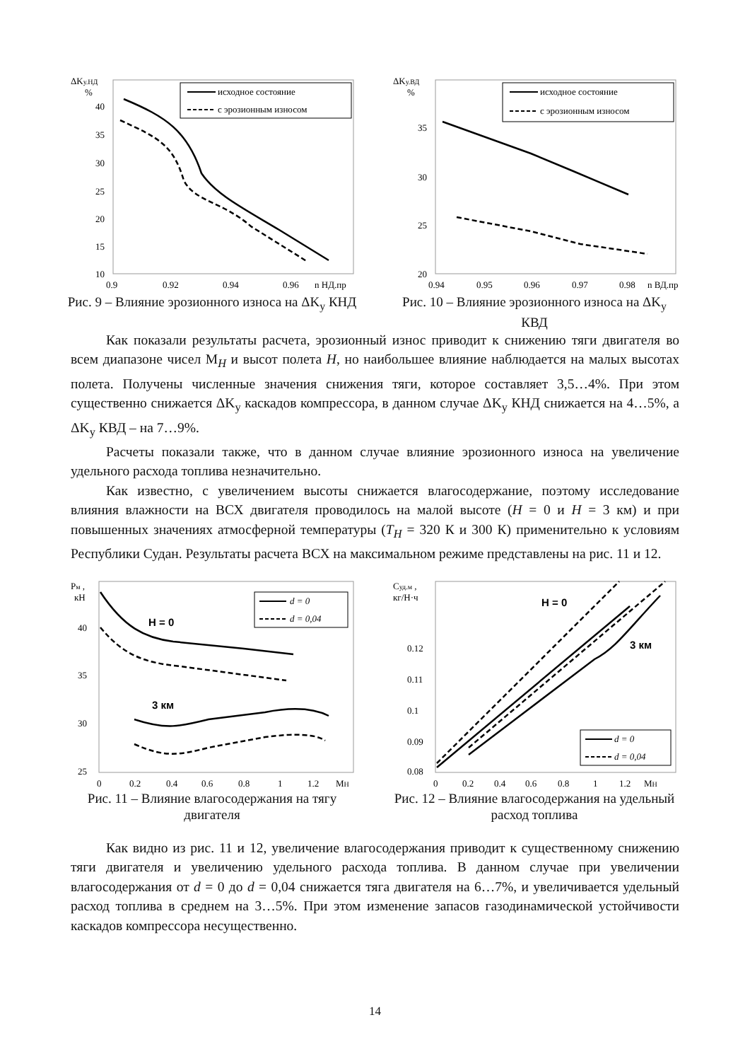ΔKу.НД
%
40
35
30
25
20
15
10
0.9
0.92
0.94
0.96
n НД.пр
исходное состояние
с эрозионным износом
Рис. 9 – Влияние эрозионного износа на ΔK<sub>у</sub> КНД
ΔKу.ВД
%
35
30
25
20
0.94
0.95
0.96
0.97
0.98
n ВД.пр
исходное состояние
с эрозионным износом
Рис. 10 – Влияние эрозионного износа на ΔK<sub>у</sub> КВД
Как показали результаты расчета, эрозионный износ приводит к снижению тяги двигателя во всем диапазоне чисел М<sub>H</sub> и высот полета H, но наибольшее влияние наблюдается на малых высотах полета. Получены численные значения снижения тяги, которое составляет 3,5…4%. При этом существенно снижается ΔK<sub>у</sub> каскадов компрессора, в данном случае ΔK<sub>у</sub> КНД снижается на 4…5%, а ΔK<sub>у</sub> КВД – на 7…9%.
Расчеты показали также, что в данном случае влияние эрозионного износа на увеличение удельного расхода топлива незначительно.
Как известно, с увеличением высоты снижается влагосодержание, поэтому исследование влияния влажности на ВСХ двигателя проводилось на малой высоте (H = 0 и H = 3 км) и при повышенных значениях атмосферной температуры (T<sub>H</sub> = 320 К и 300 К) применительно к условиям Республики Судан. Результаты расчета ВСХ на максимальном режиме представлены на рис. 11 и 12.
Pм ,
кН
40
35
30
25
0
0.2
0.4
0.6
0.8
1
1.2
MH
d = 0
d = 0,04
H = 0
3 км
Рис. 11 – Влияние влагосодержания на тягу двигателя
Cуд.м ,
кг/Н·ч
0.12
0.11
0.1
0.09
0.08
0
0.2
0.4
0.6
0.8
1
1.2
MH
d = 0
d = 0,04
H = 0
3 км
Рис. 12 – Влияние влагосодержания на удельный расход топлива
Как видно из рис. 11 и 12, увеличение влагосодержания приводит к существенному снижению тяги двигателя и увеличению удельного расхода топлива. В данном случае при увеличении влагосодержания от d = 0 до d = 0,04 снижается тяга двигателя на 6…7%, и увеличивается удельный расход топлива в среднем на 3…5%. При этом изменение запасов газодинамической устойчивости каскадов компрессора несущественно.
14